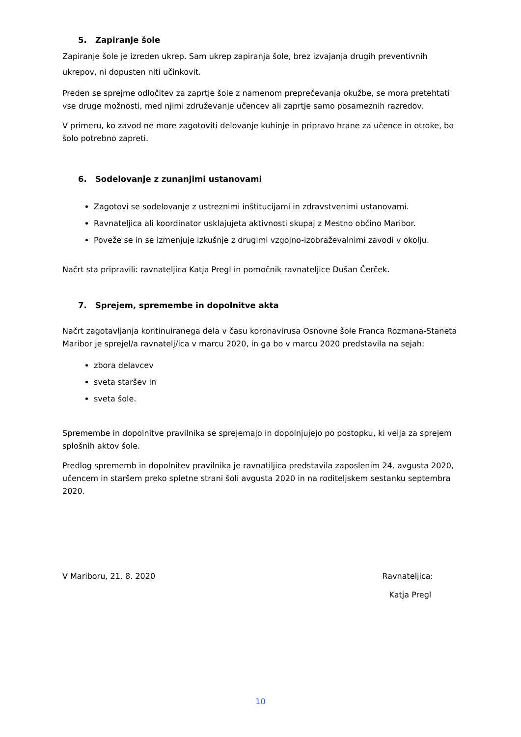5. Zapiranje šole
Zapiranje šole je izreden ukrep. Sam ukrep zapiranja šole, brez izvajanja drugih preventivnih ukrepov, ni dopusten niti učinkovit.
Preden se sprejme odločitev za zaprtje šole z namenom preprečevanja okužbe, se mora pretehtati vse druge možnosti, med njimi združevanje učencev ali zaprtje samo posameznih razredov.
V primeru, ko zavod ne more zagotoviti delovanje kuhinje in pripravo hrane za učence in otroke, bo šolo potrebno zapreti.
6. Sodelovanje z zunanjimi ustanovami
Zagotovi se sodelovanje z ustreznimi inštitucijami in zdravstvenimi ustanovami.
Ravnateljica ali koordinator usklajujeta aktivnosti skupaj z Mestno občino Maribor.
Poveže se in se izmenjuje izkušnje z drugimi vzgojno-izobraževalnimi zavodi v okolju.
Načrt sta pripravili: ravnateljica Katja Pregl in pomočnik ravnateljice Dušan Čerček.
7. Sprejem, spremembe in dopolnitve akta
Načrt zagotavljanja kontinuiranega dela v času koronavirusa Osnovne šole Franca Rozmana-Staneta Maribor je sprejel/a ravnatelj/ica v marcu 2020, in ga bo v marcu 2020 predstavila na sejah:
zbora delavcev
sveta staršev in
sveta šole.
Spremembe in dopolnitve pravilnika se sprejemajo in dopolnjujejo po postopku, ki velja za sprejem splošnih aktov šole.
Predlog sprememb in dopolnitev pravilnika je ravnatiljica predstavila zaposlenim 24. avgusta 2020, učencem in staršem preko spletne strani šoli avgusta 2020 in na roditeljskem sestanku septembra 2020.
V Mariboru, 21. 8. 2020 Ravnateljica:
Katja Pregl
10